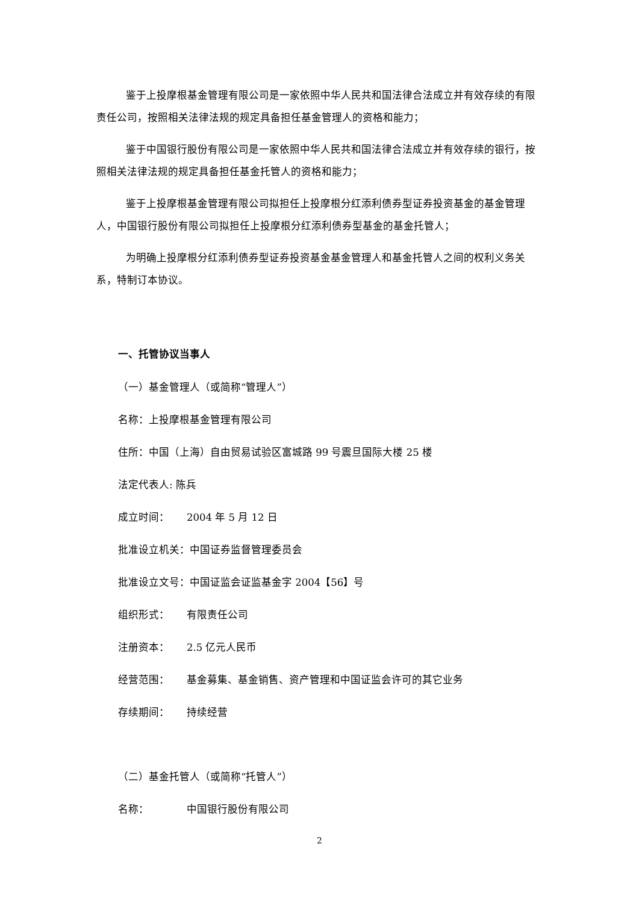鉴于上投摩根基金管理有限公司是一家依照中华人民共和国法律合法成立并有效存续的有限责任公司，按照相关法律法规的规定具备担任基金管理人的资格和能力；
鉴于中国银行股份有限公司是一家依照中华人民共和国法律合法成立并有效存续的银行，按照相关法律法规的规定具备担任基金托管人的资格和能力；
鉴于上投摩根基金管理有限公司拟担任上投摩根分红添利债券型证券投资基金的基金管理人，中国银行股份有限公司拟担任上投摩根分红添利债券型基金的基金托管人；
为明确上投摩根分红添利债券型证券投资基金基金管理人和基金托管人之间的权利义务关系，特制订本协议。
一、托管协议当事人
（一）基金管理人（或简称“管理人”）
名称：上投摩根基金管理有限公司
住所：中国（上海）自由贸易试验区富城路 99 号震旦国际大楼 25 楼
法定代表人: 陈兵
成立时间： 2004 年 5 月 12 日
批准设立机关：中国证券监督管理委员会
批准设立文号：中国证监会证监基金字 2004【56】号
组织形式： 有限责任公司
注册资本： 2.5 亿元人民币
经营范围： 基金募集、基金销售、资产管理和中国证监会许可的其它业务
存续期间： 持续经营
（二）基金托管人（或简称“托管人”）
名称： 中国银行股份有限公司
2